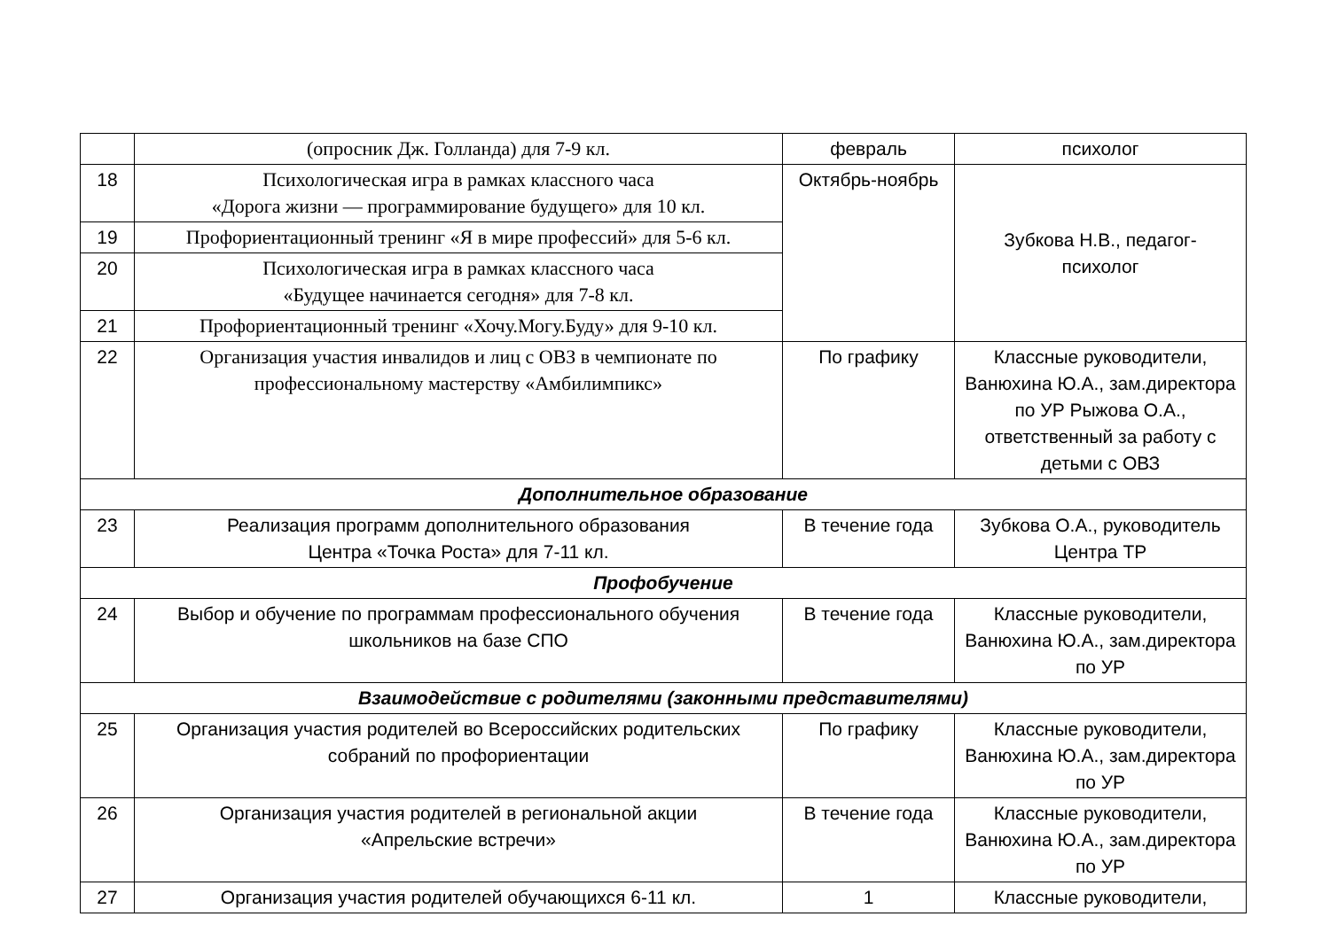| | (опросник Дж. Голланда) для 7-9 кл. | февраль | психолог |
| 18 | Психологическая игра в рамках классного часа «Дорога жизни — программирование будущего» для 10 кл. | Октябрь-ноябрь | Зубкова Н.В., педагог- психолог |
| 19 | Профориентационный тренинг «Я в мире профессий» для 5-6 кл. | | |
| 20 | Психологическая игра в рамках классного часа «Будущее начинается сегодня» для 7-8 кл. | | |
| 21 | Профориентационный тренинг «Хочу.Могу.Буду» для 9-10 кл. | | |
| 22 | Организация участия инвалидов и лиц с ОВЗ в чемпионате по профессиональному мастерству «Амбилимпикс» | По графику | Классные руководители, Ванюхина Ю.А., зам.директора по УР Рыжова О.А., ответственный за работу с детьми с ОВЗ |
| Дополнительное образование | | | |
| 23 | Реализация программ дополнительного образования Центра «Точка Роста» для 7-11 кл. | В течение года | Зубкова О.А., руководитель Центра ТР |
| Профобучение | | | |
| 24 | Выбор и обучение по программам профессионального обучения школьников на базе СПО | В течение года | Классные руководители, Ванюхина Ю.А., зам.директора по УР |
| Взаимодействие с родителями (законными представителями) | | | |
| 25 | Организация участия родителей во Всероссийских родительских собраний по профориентации | По графику | Классные руководители, Ванюхина Ю.А., зам.директора по УР |
| 26 | Организация участия родителей в региональной акции «Апрельские встречи» | В течение года | Классные руководители, Ванюхина Ю.А., зам.директора по УР |
| 27 | Организация участия родителей обучающихся 6-11 кл. | 1 | Классные руководители, |